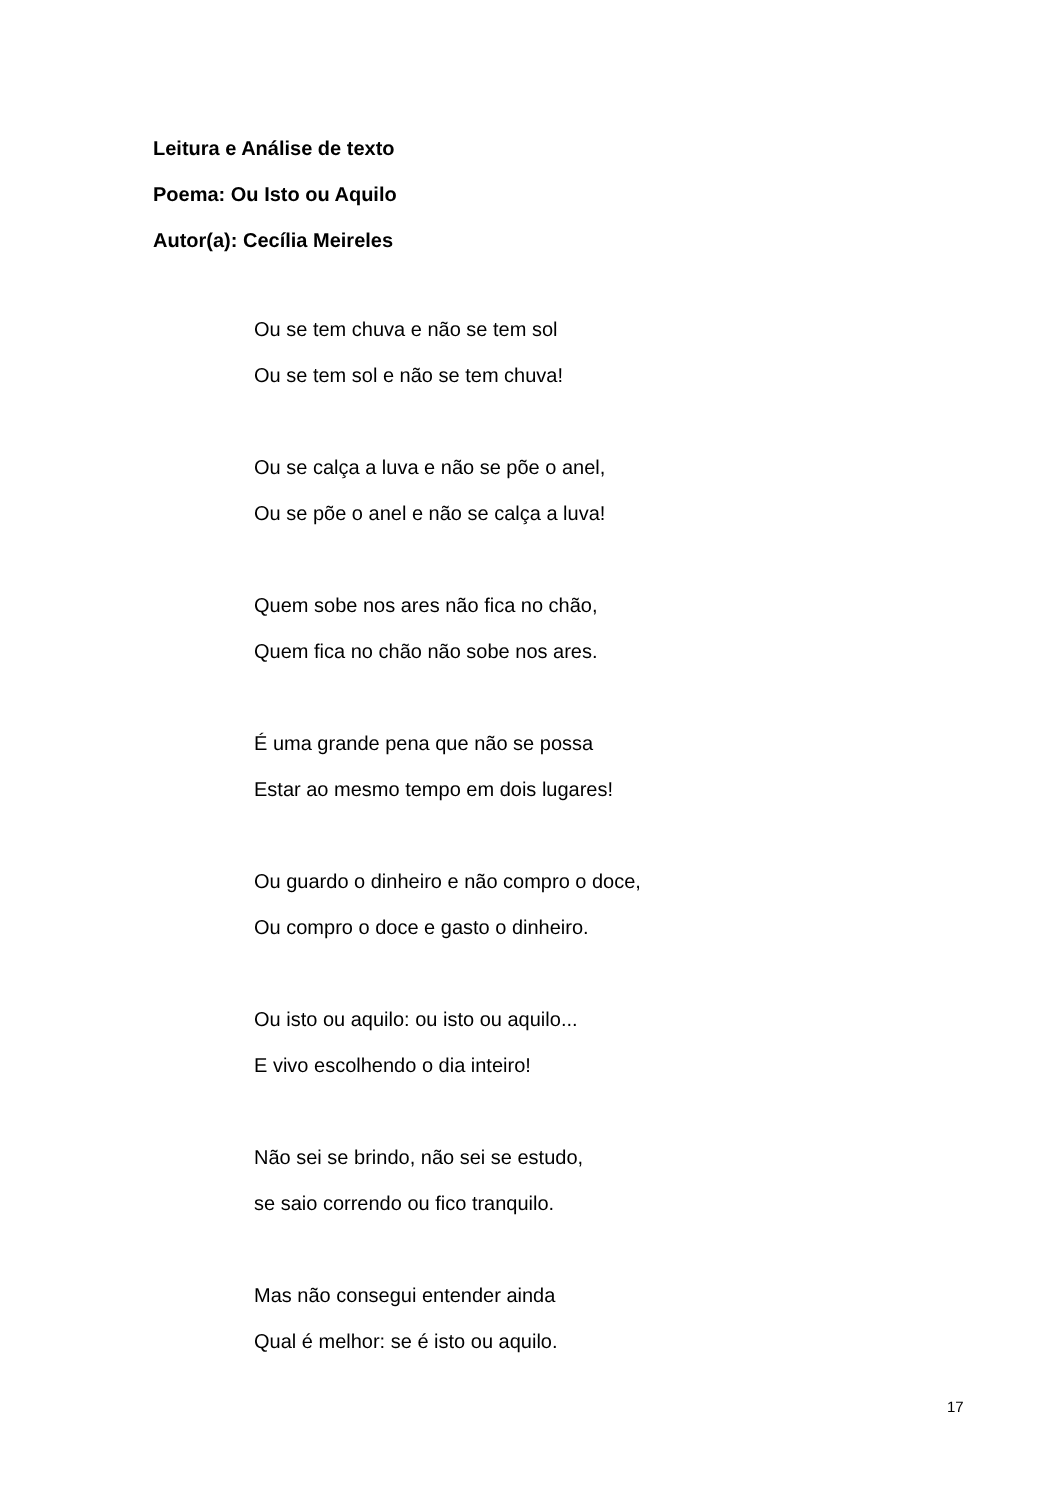Leitura e Análise de texto
Poema: Ou Isto ou Aquilo
Autor(a): Cecília Meireles
Ou se tem chuva e não se tem sol
Ou se tem sol e não se tem chuva!
Ou se calça a luva e não se põe o anel,
Ou se põe o anel e não se calça a luva!
Quem sobe nos ares não fica no chão,
Quem fica no chão não sobe nos ares.
É uma grande pena que não se possa
Estar ao mesmo tempo em dois lugares!
Ou guardo o dinheiro e não compro o doce,
Ou compro o doce e gasto o dinheiro.
Ou isto ou aquilo: ou isto ou aquilo...
E vivo escolhendo o dia inteiro!
Não sei se brindo, não sei se estudo,
se saio correndo ou fico tranquilo.
Mas não consegui entender ainda
Qual é melhor: se é isto ou aquilo.
17